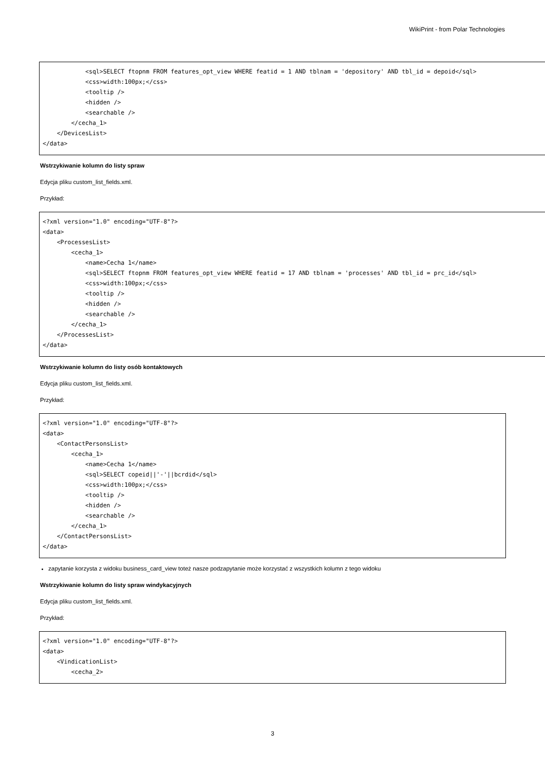WikiPrint - from Polar Technologies
            <sql>SELECT ftopnm FROM features_opt_view WHERE featid = 1 AND tblnam = 'depository' AND tbl_id = depoid</sql>
            <css>width:100px;</css>
            <tooltip />
            <hidden />
            <searchable />
        </cecha_1>
    </DevicesList>
</data>
Wstrzykiwanie kolumn do listy spraw
Edycja pliku custom_list_fields.xml.
Przykład:
<?xml version="1.0" encoding="UTF-8"?>
<data>
    <ProcessesList>
        <cecha_1>
            <name>Cecha 1</name>
            <sql>SELECT ftopnm FROM features_opt_view WHERE featid = 17 AND tblnam = 'processes' AND tbl_id = prc_id</sql>
            <css>width:100px;</css>
            <tooltip />
            <hidden />
            <searchable />
        </cecha_1>
    </ProcessesList>
</data>
Wstrzykiwanie kolumn do listy osób kontaktowych
Edycja pliku custom_list_fields.xml.
Przykład:
<?xml version="1.0" encoding="UTF-8"?>
<data>
    <ContactPersonsList>
        <cecha_1>
            <name>Cecha 1</name>
            <sql>SELECT copeid||'-'||bcrdid</sql>
            <css>width:100px;</css>
            <tooltip />
            <hidden />
            <searchable />
        </cecha_1>
    </ContactPersonsList>
</data>
zapytanie korzysta z widoku business_card_view toteż nasze podzapytanie może korzystać z wszystkich kolumn z tego widoku
Wstrzykiwanie kolumn do listy spraw windykacyjnych
Edycja pliku custom_list_fields.xml.
Przykład:
<?xml version="1.0" encoding="UTF-8"?>
<data>
    <VindicationList>
        <cecha_2>
3